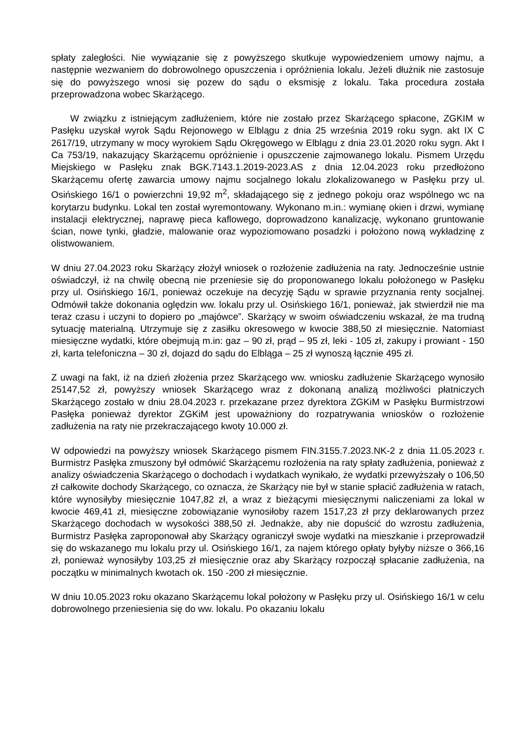spłaty zaległości. Nie wywiązanie się z powyższego skutkuje wypowiedzeniem umowy najmu, a następnie wezwaniem do dobrowolnego opuszczenia i opróżnienia lokalu. Jeżeli dłużnik nie zastosuje się do powyższego wnosi się pozew do sądu o eksmisję z lokalu. Taka procedura została przeprowadzona wobec Skarżącego.
W związku z istniejącym zadłużeniem, które nie zostało przez Skarżącego spłacone, ZGKIM w Pasłęku uzyskał wyrok Sądu Rejonowego w Elblągu z dnia 25 września 2019 roku sygn. akt IX C 2617/19, utrzymany w mocy wyrokiem Sądu Okręgowego w Elblągu z dnia 23.01.2020 roku sygn. Akt I Ca 753/19, nakazujący Skarżącemu opróżnienie i opuszczenie zajmowanego lokalu. Pismem Urzędu Miejskiego w Pasłęku znak BGK.7143.1.2019-2023.AS z dnia 12.04.2023 roku przedłożono Skarżącemu ofertę zawarcia umowy najmu socjalnego lokalu zlokalizowanego w Pasłęku przy ul. Osińskiego 16/1 o powierzchni 19,92 m<sup>2</sup>, składającego się z jednego pokoju oraz wspólnego wc na korytarzu budynku. Lokal ten został wyremontowany. Wykonano m.in.: wymianę okien i drzwi, wymianę instalacji elektrycznej, naprawę pieca kaflowego, doprowadzono kanalizację, wykonano gruntowanie ścian, nowe tynki, gładzie, malowanie oraz wypoziomowano posadzki i położono nową wykładzinę z olistwowaniem.
W dniu 27.04.2023 roku Skarżący złożył wniosek o rozłożenie zadłużenia na raty. Jednocześnie ustnie oświadczył, iż na chwilę obecną nie przeniesie się do proponowanego lokalu położonego w Pasłęku przy ul. Osińskiego 16/1, ponieważ oczekuje na decyzję Sądu w sprawie przyznania renty socjalnej. Odmówił także dokonania oględzin ww. lokalu przy ul. Osińskiego 16/1, ponieważ, jak stwierdził nie ma teraz czasu i uczyni to dopiero po „majówce”. Skarżący w swoim oświadczeniu wskazał, że ma trudną sytuację materialną. Utrzymuje się z zasiłku okresowego w kwocie 388,50 zł miesięcznie. Natomiast miesięczne wydatki, które obejmują m.in: gaz – 90 zł, prąd – 95 zł, leki - 105 zł, zakupy i prowiant - 150 zł, karta telefoniczna – 30 zł, dojazd do sądu do Elbląga – 25 zł wynoszą łącznie 495 zł.
Z uwagi na fakt, iż na dzień złożenia przez Skarżącego ww. wniosku zadłużenie Skarżącego wynosiło 25147,52 zł, powyższy wniosek Skarżącego wraz z dokonaną analizą możliwości płatniczych Skarżącego zostało w dniu 28.04.2023 r. przekazane przez dyrektora ZGKiM w Pasłęku Burmistrzowi Pasłęka ponieważ dyrektor ZGKiM jest upoważniony do rozpatrywania wniosków o rozłożenie zadłużenia na raty nie przekraczającego kwoty 10.000 zł.
W odpowiedzi na powyższy wniosek Skarżącego pismem FIN.3155.7.2023.NK-2 z dnia 11.05.2023 r. Burmistrz Pasłęka zmuszony był odmówić Skarżącemu rozłożenia na raty spłaty zadłużenia, ponieważ z analizy oświadczenia Skarżącego o dochodach i wydatkach wynikało, że wydatki przewyższały o 106,50 zł całkowite dochody Skarżącego, co oznacza, że Skarżący nie był w stanie spłacić zadłużenia w ratach, które wynosiłyby miesięcznie 1047,82 zł, a wraz z bieżącymi miesięcznymi naliczeniami za lokal w kwocie 469,41 zł, miesięczne zobowiązanie wynosiłoby razem 1517,23 zł przy deklarowanych przez Skarżącego dochodach w wysokości 388,50 zł. Jednakże, aby nie dopuścić do wzrostu zadłużenia, Burmistrz Pasłęka zaproponował aby Skarżący ograniczył swoje wydatki na mieszkanie i przeprowadził się do wskazanego mu lokalu przy ul. Osińskiego 16/1, za najem którego opłaty byłyby niższe o 366,16 zł, ponieważ wynosiłyby 103,25 zł miesięcznie oraz aby Skarżący rozpoczął spłacanie zadłużenia, na początku w minimalnych kwotach ok. 150 -200 zł miesięcznie.
W dniu 10.05.2023 roku okazano Skarżącemu lokal położony w Pasłęku przy ul. Osińskiego 16/1 w celu dobrowolnego przeniesienia się do ww. lokalu. Po okazaniu lokalu